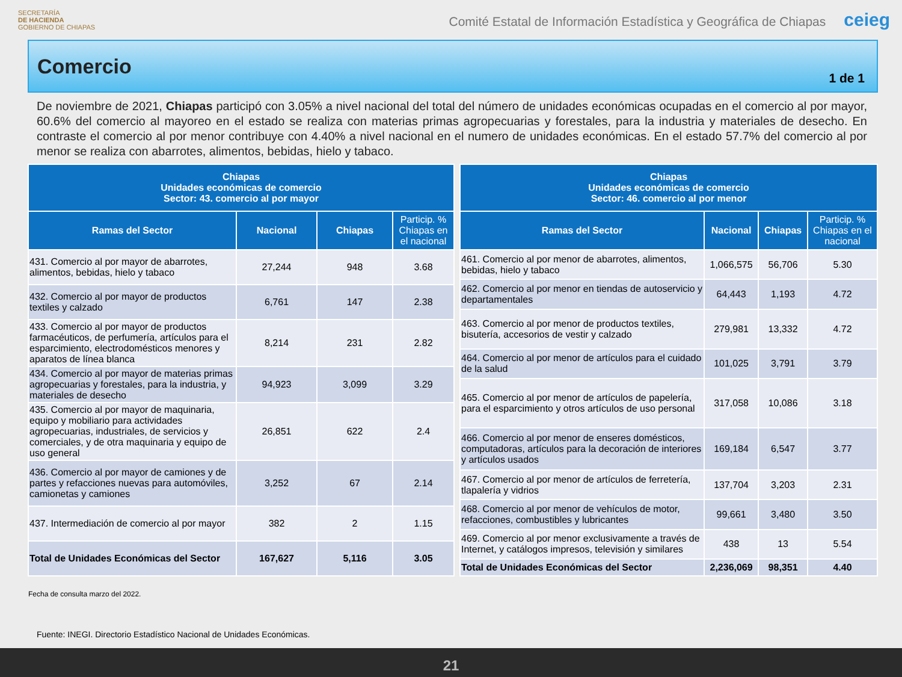SECRETARÍA
DE HACIENDA
GOBIERNO DE CHIAPAS
Comité Estatal de Información Estadística y Geográfica de Chiapas ceieg
Comercio
1 de 1
De noviembre de 2021, Chiapas participó con 3.05% a nivel nacional del total del número de unidades económicas ocupadas en el comercio al por mayor, 60.6% del comercio al mayoreo en el estado se realiza con materias primas agropecuarias y forestales, para la industria y materiales de desecho. En contraste el comercio al por menor contribuye con 4.40% a nivel nacional en el numero de unidades económicas. En el estado 57.7% del comercio al por menor se realiza con abarrotes, alimentos, bebidas, hielo y tabaco.
| Chiapas Unidades económicas de comercio Sector: 43. comercio al por mayor | | | |
| --- | --- | --- | --- |
| Ramas del Sector | Nacional | Chiapas | Particip. % Chiapas en el nacional |
| 431. Comercio al por mayor de abarrotes, alimentos, bebidas, hielo y tabaco | 27,244 | 948 | 3.68 |
| 432. Comercio al por mayor de productos textiles y calzado | 6,761 | 147 | 2.38 |
| 433. Comercio al por mayor de productos farmacéuticos, de perfumería, artículos para el esparcimiento, electrodomésticos menores y aparatos de línea blanca | 8,214 | 231 | 2.82 |
| 434. Comercio al por mayor de materias primas agropecuarias y forestales, para la industria, y materiales de desecho | 94,923 | 3,099 | 3.29 |
| 435. Comercio al por mayor de maquinaria, equipo y mobiliario para actividades agropecuarias, industriales, de servicios y comerciales, y de otra maquinaria y equipo de uso general | 26,851 | 622 | 2.4 |
| 436. Comercio al por mayor de camiones y de partes y refacciones nuevas para automóviles, camionetas y camiones | 3,252 | 67 | 2.14 |
| 437. Intermediación de comercio al por mayor | 382 | 2 | 1.15 |
| Total de Unidades Económicas del Sector | 167,627 | 5,116 | 3.05 |
| Chiapas Unidades económicas de comercio Sector: 46. comercio al por menor | | | |
| --- | --- | --- | --- |
| Ramas del Sector | Nacional | Chiapas | Particip. % Chiapas en el nacional |
| 461. Comercio al por menor de abarrotes, alimentos, bebidas, hielo y tabaco | 1,066,575 | 56,706 | 5.30 |
| 462. Comercio al por menor en tiendas de autoservicio y departamentales | 64,443 | 1,193 | 4.72 |
| 463. Comercio al por menor de productos textiles, bisutería, accesorios de vestir y calzado | 279,981 | 13,332 | 4.72 |
| 464. Comercio al por menor de artículos para el cuidado de la salud | 101,025 | 3,791 | 3.79 |
| 465. Comercio al por menor de artículos de papelería, para el esparcimiento y otros artículos de uso personal | 317,058 | 10,086 | 3.18 |
| 466. Comercio al por menor de enseres domésticos, computadoras, artículos para la decoración de interiores y artículos usados | 169,184 | 6,547 | 3.77 |
| 467. Comercio al por menor de artículos de ferretería, tlapalería y vidrios | 137,704 | 3,203 | 2.31 |
| 468. Comercio al por menor de vehículos de motor, refacciones, combustibles y lubricantes | 99,661 | 3,480 | 3.50 |
| 469. Comercio al por menor exclusivamente a través de Internet, y catálogos impresos, televisión y similares | 438 | 13 | 5.54 |
| Total de Unidades Económicas del Sector | 2,236,069 | 98,351 | 4.40 |
Fecha de consulta marzo del 2022.
Fuente: INEGI. Directorio Estadístico Nacional de Unidades Económicas.
21